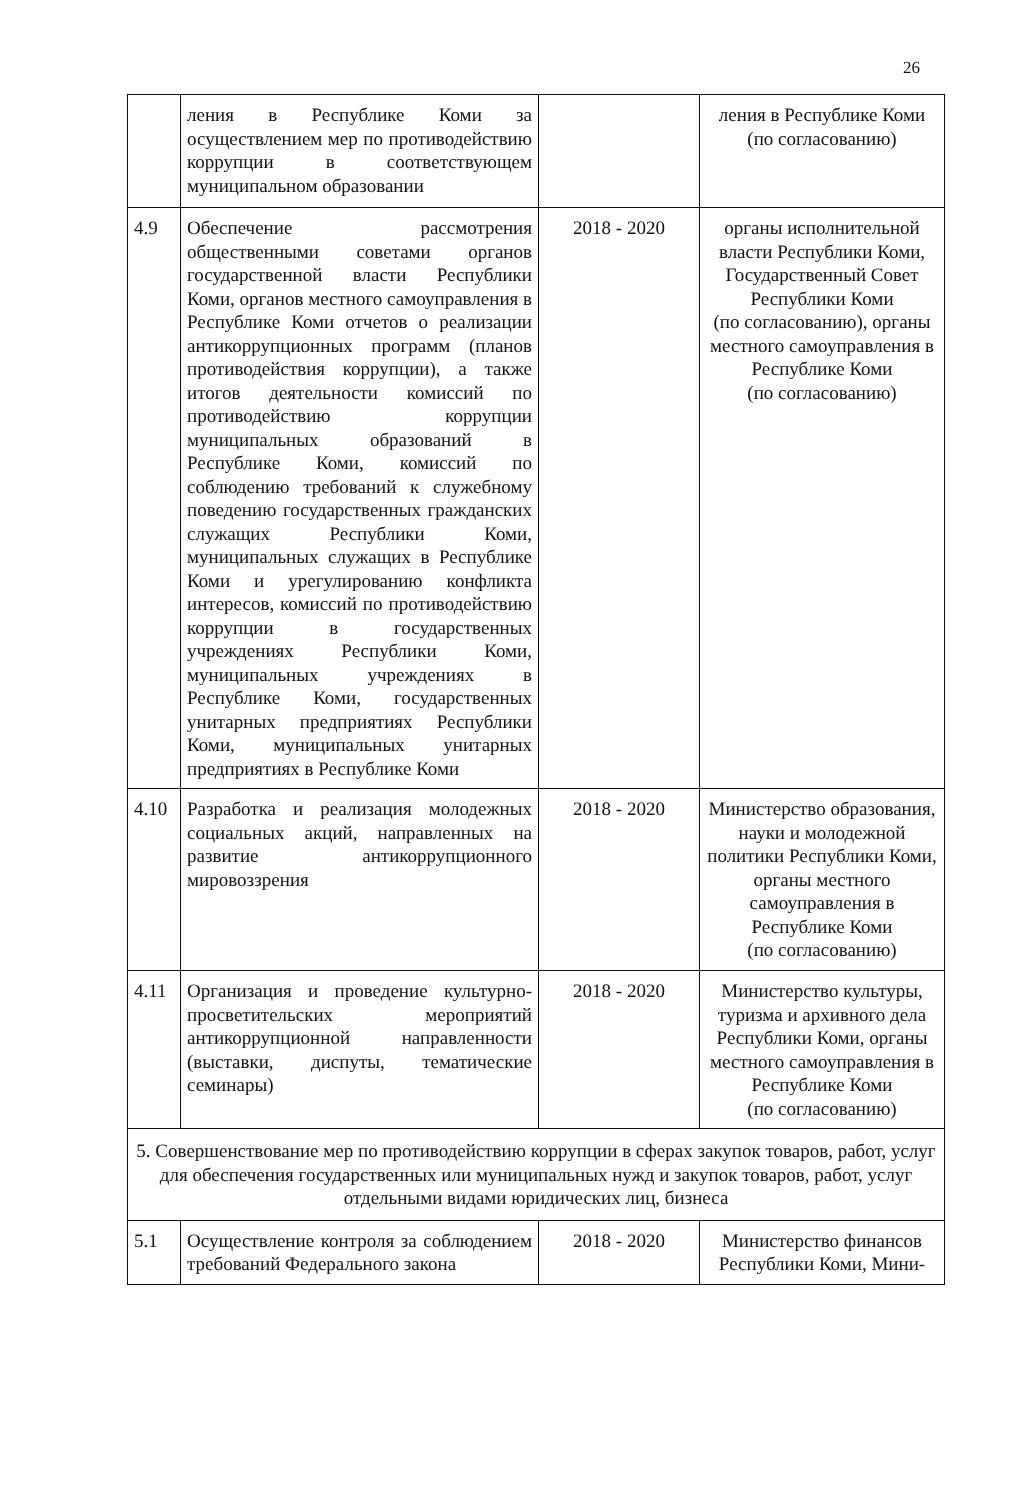26
| | ления в Республике Коми за осуществлением мер по противодействию коррупции в соответствующем муниципальном образовании | | ления в Республике Коми (по согласованию) |
| 4.9 | Обеспечение рассмотрения общественными советами органов государственной власти Республики Коми, органов местного самоуправления в Республике Коми отчетов о реализации антикоррупционных программ (планов противодействия коррупции), а также итогов деятельности комиссий по противодействию коррупции муниципальных образований в Республике Коми, комиссий по соблюдению требований к служебному поведению государственных гражданских служащих Республики Коми, муниципальных служащих в Республике Коми и урегулированию конфликта интересов, комиссий по противодействию коррупции в государственных учреждениях Республики Коми, муниципальных учреждениях в Республике Коми, государственных унитарных предприятиях Республики Коми, муниципальных унитарных предприятиях в Республике Коми | 2018 - 2020 | органы исполнительной власти Республики Коми, Государственный Совет Республики Коми (по согласованию), органы местного самоуправления в Республике Коми (по согласованию) |
| 4.10 | Разработка и реализация молодежных социальных акций, направленных на развитие антикоррупционного мировоззрения | 2018 - 2020 | Министерство образования, науки и молодежной политики Республики Коми, органы местного самоуправления в Республике Коми (по согласованию) |
| 4.11 | Организация и проведение культурно-просветительских мероприятий антикоррупционной направленности (выставки, диспуты, тематические семинары) | 2018 - 2020 | Министерство культуры, туризма и архивного дела Республики Коми, органы местного самоуправления в Республике Коми (по согласованию) |
| 5. Совершенствование мер по противодействию коррупции в сферах закупок товаров, работ, услуг для обеспечения государственных или муниципальных нужд и закупок товаров, работ, услуг отдельными видами юридических лиц, бизнеса | | | |
| 5.1 | Осуществление контроля за соблюдением требований Федерального закона | 2018 - 2020 | Министерство финансов Республики Коми, Мини- |